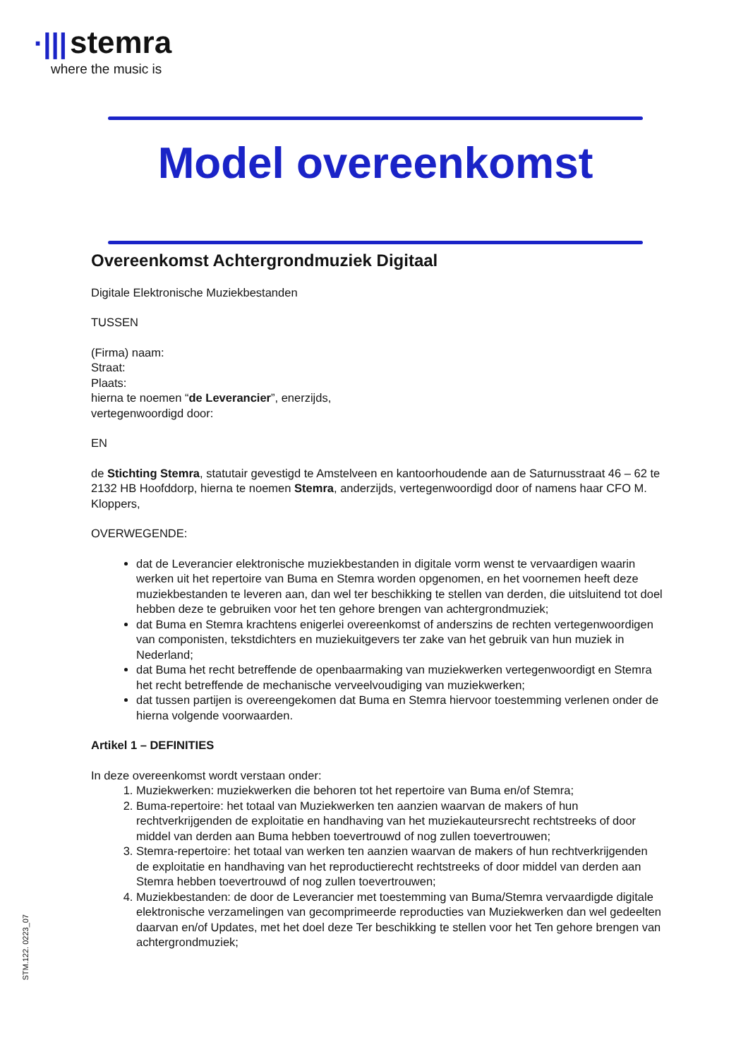·||| stemra
where the music is
Model overeenkomst
Overeenkomst Achtergrondmuziek Digitaal
Digitale Elektronische Muziekbestanden
TUSSEN
(Firma) naam:
Straat:
Plaats:
hierna te noemen “de Leverancier”, enerzijds,
vertegenwoordigd door:
EN
de Stichting Stemra, statutair gevestigd te Amstelveen en kantoorhoudende aan de Saturnusstraat 46 – 62 te 2132 HB Hoofddorp, hierna te noemen Stemra, anderzijds, vertegenwoordigd door of namens haar CFO M. Kloppers,
OVERWEGENDE:
dat de Leverancier elektronische muziekbestanden in digitale vorm wenst te vervaardigen waarin werken uit het repertoire van Buma en Stemra worden opgenomen, en het voornemen heeft deze muziekbestanden te leveren aan, dan wel ter beschikking te stellen van derden, die uitsluitend tot doel hebben deze te gebruiken voor het ten gehore brengen van achtergrondmuziek;
dat Buma en Stemra krachtens enigerlei overeenkomst of anderszins de rechten vertegenwoordigen van componisten, tekstdichters en muziekuitgevers ter zake van het gebruik van hun muziek in Nederland;
dat Buma het recht betreffende de openbaarmaking van muziekwerken vertegenwoordigt en Stemra het recht betreffende de mechanische verveelvoudiging van muziekwerken;
dat tussen partijen is overeengekomen dat Buma en Stemra hiervoor toestemming verlenen onder de hierna volgende voorwaarden.
Artikel 1 – DEFINITIES
In deze overeenkomst wordt verstaan onder:
1. Muziekwerken: muziekwerken die behoren tot het repertoire van Buma en/of Stemra;
2. Buma-repertoire: het totaal van Muziekwerken ten aanzien waarvan de makers of hun rechtverkrijgenden de exploitatie en handhaving van het muziekauteursrecht rechtstreeks of door middel van derden aan Buma hebben toevertrouwd of nog zullen toevertrouwen;
3. Stemra-repertoire: het totaal van werken ten aanzien waarvan de makers of hun rechtverkrijgenden de exploitatie en handhaving van het reproductierecht rechtstreeks of door middel van derden aan Stemra hebben toevertrouwd of nog zullen toevertrouwen;
4. Muziekbestanden: de door de Leverancier met toestemming van Buma/Stemra vervaardigde digitale elektronische verzamelingen van gecomprimeerde reproducties van Muziekwerken dan wel gedeelten daarvan en/of Updates, met het doel deze Ter beschikking te stellen voor het Ten gehore brengen van achtergrondmuziek;
STM.122. 0223_07